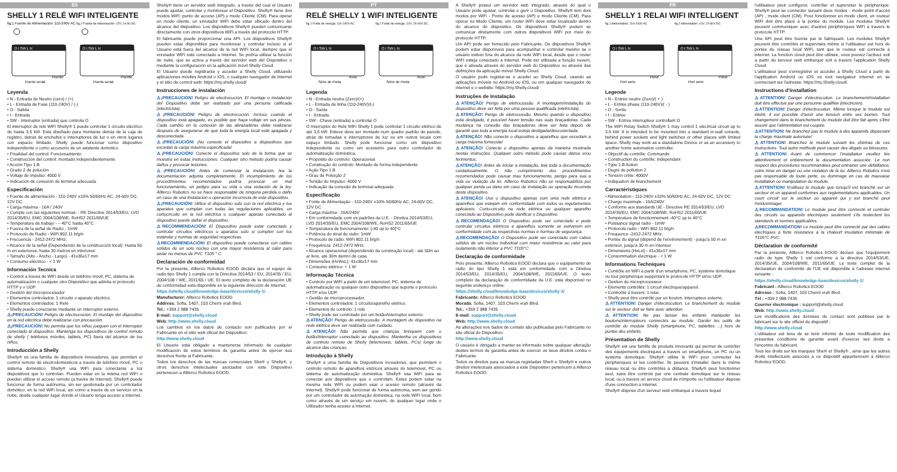ES
SHELLY 1 RELÉ WIFI INTELIGENTE
fig.1 Fuente de Alimentación: 110-240V AC
fig.2 Fuente de Alimentación: 12V; 24-60 DC
O I SW L N
O I SW L N
Puerto serial
Puerto serial
Puente
Puente
Leyenda
• N - Entrada de Neutro (cero) / (+)
• L - Entrada de Fase (110-240V) / (-)
• O - Salida
• I - Entrada
• SW - Interruptor (entrada) que controla O
El interruptor de relé WiFi Shelly® 1 puede controlar 1 circuito eléctrico de hasta 3,5 kW. Está diseñado para montarse detrás de la caja de registro, detrás de enchufes e interruptores de luz o en otros lugares con espacio limitado. Shelly puede funcionar como dispositivo independiente o como accesorio de un asistente domótico.
• Finalidad del control: Funcionamiento
• Construcción del control: montado independientemente
• Acción Tipo 1.B
• Grado 2 de polución
• Voltaje de impulso: 4000 V
• Indicación de conexión de terminal adecuada
Especificación
• Fuente de alimentación - 110-240V ±10% 50/60Hz AC, 24-60V DC, 12V DC
• Carga máxima - 16A / 240V
• Cumple con las siguientes normas: - RE Directive 2014/53/EU, LVD 2014/35/EU, EMC 2004/108/WE, RoHS2 2011/65/UE
• Temperatura de trabajo - – 40°C hasta 40°C
• Fuerza de la señal de Radio - 1mW
• Protocolo de Radio - WiFi 802.11 b/g/n
• Frecuencia - 2412-2472 MHz;
• Alcance de la señal (Dependiendo de la construcción local): Hasta 50 m en exteriores, hasta 30 metros en interiores
• Tamaño (Alto - Ancho - Largo) - 41x36x17 mm
• Consumo eléctrico - < 1 W
Información Tecnica
• Control a traves de WiFi desde un teléfono móvil, PC, sistema de automatización o cualquier otro Dispositivo que admita el protocolo HTTP y o UDP
• Gestión del microprocesador
• Elementos controlados: 1 circuito o aparato eléctrico.
• Elementos controlados: 1 Relé
• Shelly puede conectarse mediante un interruptor externo.
⚠¡PRECAUCIÓN! Peligro de electrocución. El montaje del dispositivo en la red eléctrica debe realizarse con precaución.
⚠¡PRECAUCIÓN! No permita que los niños jueguen con el interruptor conectado al dispositivo. Mantenga los dispositivos de control remoto de shelly ( teléfonos móviles, tablets, PC) fuera del alcance de los niños.
Introducción a Shelly
Shelly® es una familia de dispositivos innovadores, que permiten el control remoto de electrodomésticos a través de teléfono móvil, PC o sistema doméstico. Shelly® usa WiFi para conectarse a los dispositivos que lo controlan. Pueden estar en la misma red WiFi o pueden utilizar el acceso remoto (a través de Internet). Shelly® puede funcionar de forma autónoma, sin ser gestionada por un controlador domótico, en la red WiFi local, así como a través de un servicio en la nube, desde cualquier lugar donde el Usuario tenga acceso a Internet.
Shelly® tiene un servidor web integrado, a través del cual el Usuario puede ajustar, controlar y monitorear el Dispositivo. Shelly® tiene dos modos WiFi: punto de acceso (AP) y modo Cliente (CM). Para operar en modo cliente, un enrutador WiFi debe estar ubicado dentro del alcance del dispositivo. Los dispositivos Shelly® pueden comunicarse directamente con otros dispositivos WiFi a través del protocolo HTTP.
El fabricante puede proporcionar una API. Los dispositivos Shelly® pueden estar disponibles para monitorear y controlar incluso si el Usuario está fuera del alcance de la red WiFi local, siempre que el enrutador WiFi esté conectado a Internet. Se podría utilizar la función de nube, que se activa a través del servidor web del Dispositivo o mediante la configuración en la aplicación móvil Shelly Cloud.
El Usuario puede registrarse y acceder a Shelly Cloud, utilizando aplicaciones móviles Android o iOS, o cualquier navegador de Internet y el sitio de control web: https://my.shelly.cloud/
Instrucciones de instalación
⚠¡PRECAUCIÓN! Peligro de electrocución. El montaje o instalación del Dispositivo debe ser realizado por una persona calificada (electricista).
⚠¡PRECAUCIÓN! Peligro de electrocución. Incluso cuando el dispositivo está apagado, es posible que haya voltaje en sus pinzas. Cada cambio en la conexión de las abrazaderas debe realizarse después de asegurarse de que toda la energía local esté apagada y desconectada.
⚠¡PRECAUCIÓN! ¡No conecte el dispositivo a dispositivos que excedan la carga máxima especificada!
⚠¡PRECAUCIÓN! Conecte el dispositivo solo de la forma que se muestra en estas instrucciones. Cualquier otro método podría causar daños y provocar lesiones.
⚠¡PRECAUCIÓN! Antes de comenzar la instalación, lea la documentación adjunta completamente. El incumplimiento de los procedimientos recomendados podría provocar un mal funcionamiento, un peligro para su vida o una violación de la ley. Allterco Robotics no se hace responsable de ninguna pérdida o daño en caso de una instalación u operación incorrecta de este dispositivo.
⚠¡PRECAUCIÓN! Utilice el dispositivo solo con la red eléctrica y los aparatos que cumplan con todas las regulaciones aplicables. un cortocircuito en la red eléctrica o cualquier aparato conectado al dispositivo puede dañar el dispositivo.
⚠RECOMMENDACIÓN! El Dispositivo puede estar conectado y controlar circuitos eléctricos o aparatos solo si cumplen con los estándar y normas de seguridad respectivas.
⚠RECOMMENDACIÓN! El dispositivo puede conectarse con cables sólidos de un solo núcleo con una mayor resistencia al calor para aislar no menos de PVC T105 ° C.
Declaración de conformidad
Por la presente, Allterco Robotics EOOD declara que el equipo de radio tipo Shelly 1 cumple con la Directiva 2014/53 / EU, 2014/35 / EU, 2004/108 / WE, 2011/65 / UE. El texto completo de la declaración UE de conformidad está disponible en la siguiente dirección de Internet:
https://shelly.cloud/knowledge-base/devices/shelly-1/
Manufacturer: Allterco Robotics EOOD
Address: Sofia, 1407, 103 Cherni vrah Blvd.
Tel.: +359 2 988 7435
E-mail: support@shelly.cloud
Web: http://www.shelly.cloud
Los cambios en los datos de contacto son publicados por el Fabricante en el sitio web oficial del Dispositivo:
http://www.shelly.cloud
El Usuario está obligado a mantenerse informado de cualquier modificación de estos términos de garantía antes de ejercer sus derechos frente al Fabricante.
Todos los derechos de las marcas comerciales She® y Shelly®, y otros derechos intelectuales asociados con este Dispositivo pertenecen a Allterco Robotics EOOD.
PT
RELÉ SHELLY 1 WIFI INTELIGENTE
fig.1 Fonte de energia: 110-240V AC
fig.2 Fonte de energia: 12V; 24-60V DC
O I SW L N
O I SW L N
Série de Porta
Série de Porta
Ponte
Ponte
Legenda
• N - Entrada neutra (Zero)/(+)
• L - Entrada de linha (110-240V)/(-)
• O - Saída
• I - Entrada
• SW - Chave (entrada) a controlar O
O Interruptor do Relé WiFi Shelly 1 pode controlar 1 circuito elétrico de até 3,5 kW. Esteve deve ser montado num quadro padrão de parede, atrás de tomadas e interruptores de luz ou em outros locais com espaço limitado. Shelly pode funcionar como um dispositivo independente ou como um acessório para outro controlador de automatização doméstica.
• Propósito do controlo: Operacional
• Construção do controlo: Montado de forma independente
• Ação Tipo 1.B
• Grau de Poluição 2
• Tensão do Impulso: 4000 V
• Indicação da conexão de terminal adequada
Especificação
• Fonte de Alimentação - 110-240V ±10% 50/60Hz AC, 24-60V DC, 12V DC
• Carga máxima - 16A/240V
• Em conformidade com os padrões da U.E. - Diretiva 2014/53/EU, LVD 2014/35/EU, EMC 2004/108/WE, RoHS2 2011/65/UE
• Temperatura de funcionamento: [-40 up to 40]°C
• Potência do sinal de rádio: 1mW
• Protocolo de rádio: WiFi 802.11 b/g/n
• Frequência: 2412-2472 MHz;
• Alcance operacional (dependendo da construção local) - até 50m ao ar livre, até 30m dentro de casa
• Dimensões (HxWxL): 41x36x17 mm
• Consumo elétrico: < 1 W
Informação Técnica
• Controlo por WiFi a partir de um telemóvel, PC, sistema de automatização ou qualquer outro dispositivo que suporte o protocolo HTTP e/ou UDP.
• Gestão de microprocessador.
• Elementos controlados: 1 circuito/aparelho elétrico.
• Elementos do controlo: 1 relé.
• Shelly pode ser controlado por um botão/interruptor externo.
⚠ATENÇÃO! Perigo de eletrocussão. A montagem do dispositivo na rede elétrica deve ser realizada com cuidado.
⚠ATENÇÃO! Não permita que crianças brinquem com o botão/interruptor conectado ao dispositivo. Mantenha os dispositivos de controlo remoto de Shelly (telemóveis, tablets, PCs) longe do alcance das crianças.
Introdução à Shelly
Shelly® é uma família de Dispositivos inovadores, que permitem o controlo remoto de aparelhos elétricos através do telemóvel, PC ou sistema de automatização doméstica. Shelly® usa WiFi para se conectar aos dispositivos que o controlam. Estes podem estar na mesma rede WiFi ou podem usar o acesso remoto (através da Internet). Shelly® pode funcionar de forma autónoma, sem ser gerido por um controlador de automação doméstica, na rede WiFi local, bem como através de um serviço em nuvem, de qualquer lugar onde o Utilizador tenha acesso à Internet.
A Shelly® possui um servidor web integrado, através do qual o Usuário pode ajustar, controlar e gerir o Dispositivo. Shelly® tem dois modos por WiFi - Ponto de acesso (AP) e modo Cliente (CM). Para operar no Modo Cliente, um router WiFi deve estar localizado dentro do alcance do dispositivo. Os dispositivos Shelly® podem se comunicar diretamente com outros dispositivos WiFi por meio do protocolo HTTP.
Um API pode ser fornecido pelo Fabricante. Os dispositivos Shelly® podem estar disponíveis para acompanhar e controlar mesmo se o usuário estiver fora do alcance da rede WiFi local, desde que o router WiFi esteja conectado à Internet. Pode ser utilizada a função nuvem, que é ativada através do servidor web do Dispositivo ou através das definições da aplicação móvel Shelly Cloud.
O usuário pode registar-se e aceder ao Shelly Cloud, usando as aplicações móveis no Android ou iOS, ou em qualquer navegador de internet e o website: https://my.Shelly.cloud/
Instruções de Instalação
⚠ATENÇÃO! Perigo de eletrocussão. A montagem/instalação do dispositivo deve ser feita por uma pessoa qualificada (eletricista).
⚠ATENÇÃO! Perigo de eletrocussão. Mesmo quando o dispositivo está desligado, é possível haver tensão nas suas braçadeiras. Cada mudança na conexão das braçadeiras deve ser feita depois de garantir que toda a energia local esteja desligada/desconectada.
⚠ATENÇÃO! Não conecte o dispositivo a aparelhos que excedam a carga máxima fornecida!
⚠ATENÇÃO! Conecte o dispositivo apenas da maneira mostrada nestas instruções. Qualquer outro método pode causar danos e/ou ferimentos.
⚠ATENÇÃO! Antes de iniciar a instalação, leia toda a documentação cuidadosamente. O não cumprimento dos procedimentos recomendados pode causar mau funcionamento, perigo para sua a vida ou violação da lei. Allterco Robotics não se responsabiliza por qualquer perda ou dano em caso de instalação ou operação incorreta deste dispositivo.
⚠ATENÇÃO! Use o dispositivo apenas com uma rede elétrica e aparelhos que estejam em conformidade com todos os regulamentos aplicáveis. Curto-circuito na rede elétrica ou qualquer aparelho conectado ao Dispositivo pode danificar o Dispositivo.
⚠RECOMENDAÇÃO! O Dispositivo pode ser conectado e pode controlar circuitos elétricos e aparelhos somente se estiverem em conformidade com as respectivas normas e normas de segurança.
⚠RECOMENDAÇÃO! O Dispositivo pode ser conectado com cabos sólidos de um núcleo individual com maior resistência ao calor para isolamento não inferior a PVC T105°C.
Declaração de conformidade
Pelo presente, Allterco Robotics EOOD declara que o equipamento de rádio do tipo Shelly 1 está em conformidade com a Diretiva 2014/53/EU, 2014/35/EU, 2004/108/WE, 2011/65/UE. O texto completo da declaração de conformidade da U.E. está disponível no seguinte endereço online:
https://shelly.cloud/knowledge-base/devices/shelly-1/
Fabricante: Allterco Robotics EOOD
Morada: Sofia, 1407, 103 Cherni vrah Blvd.
Tel.: +359 2 988 7435
E-mail: support@shelly.cloud
Web: http://www.shelly.cloud
As alterações nos dados de contato são publicadas pelo Fabricante no site oficial do Dispositivo:
http://www.shelly.cloud
O usuário é obrigado a manter-se informado sobre qualquer alteração destes termos de garantia antes de exercer os seus direitos contra o Fabricante.
Todos os direitos para as marcas registadas She® e Shelly® e outros direitos intelectuais associados a este Dispositivo pertencem à Allterco Robotics EOOD.
FR
SHELLY 1 RELAI WIFI INTELLIGENT
fig.1 Alimentation: 110-240V AC
fig.2 Alimentation: 12V; 24-60V DC
O I SW L N
O I SW L N
Port serie
Port serie
Pond
Pond
Legende
• N - Entrée neutre (Zero)/( + )
• L - Entrée phase (110-240V)/( - )
• O - Sortie
• I - Entrée
• SW - Entrée interrupteur controllant O
The WiFi Relay Switch Shelly® 1 may control 1 electrical circuit up to 3.5 kW. It is intended to be mounted into a standard in-wall console, behind power sockets and light switches or other places with limited space. Shelly may work as a standalone Device or as an accessory to another home automation controller.
• Objectif du contrôle: Commande
• Construction du contrôle: indépendant
• Type 1.B Action
• Degré de pollution 2
• Tension crête: 4000V
• Indiquation de branchement
Carractéristiques
• Alimentation - 110-240V ±10% 50/60Hz AC, 24-60V DC, 12V DC
• Charge maximale - 16A/240V
• Conforme aux standards UE - Directive RE 2014/53/EU, LVD 2014/35/EU, EMC 2004/108/WE, RoHS2 2011/65/UE
• Température de fonctionnement -40°C up to 40°C
• Puissance signal radio - 1mW
• Protocole radio - WiFi 802.11 b/g/n
• Frequence -2412-2472 MHz;
• Portée du signal (dépend de l'environement) - jusqu'à 50 m en extérieur, jusqu'à 30 m en interieur
• Dimensions (HxLxl) - 41x36x17 mm
• Consommation électrique - < 1 W
Informations Techniques
• Contrôle en WiFi à partir d'un smartphone, PC, système domotique ou tout périphérique supportant le protocole HTTP et/ou UDP.
• Gestion du microprocesseur.
• Elements contrôlés: 1 circuit électrique/appareil.
• Controôlé à travers: 1 relai.
• Shelly peut être contrôlé par un bouton, interrupteur externe.
⚠ATTENTION! Danger d'électrocution. Le branchement du module sur le secteur doit se faire avec attention.
⚠ATTENTION! Ne pas laisser les enfants manipuler les boutons/interrupteurs connectés au module. Garder les outils de contrôle du module Shelly (smartphone, PC, tablettes ...) hors de portée des enfants.
Présentation de Shelly
Shelly® est une famille de produits innovants qui permet de contrôler des équipements électriques à travers un smartphone, un PC ou un système domotique. Shelly® utilise le WiFi pour connecter les périphériques et les contrôler. Ils peuvent s'installer dans le même réseau local ou être contrôlés à distance. Shelly® peut fonctionner seul, sans être controlé par une centrale domotique sur le réseau local, ou à travers un service cloud de n'importe ou l'utilisateur dispose d'une connection à internet.
Shelly® dispose d'un serveur web embarqué à travers lequel
l'utilisateur peut configurer, contrôler et superviser le périphérique. Shelly® peut se connecter suivant deux modes - mode point d'accès (AP) , mode client (CM). Pour fonctionner en mode client, un routeur WiFi doit être placé à la portée du module. Les modules Shelly® peuvent communiquer avec d'autres périphériques WiFi à travers le protocole HTTP.
Une API peut être fournie par le fabriquant. Les modules Shelly® peuvent être contrôlés et supervisés même si l'utilisateur est hors de portée du réseau local WiFi, tant que le routeur est connecté à internet. La fonction cloud peut être utilisée, vous pouvez l'activez soit à partir du serveur web embarqué soit à travers l'application Shelly Cloud.
L'utilisateur peut s'enregistrer et accéder à Shelly Cloud à partir de l'application Android ou iOS ou tout navigateur internet en se connectant sur l'adresse: https://my.Shelly.cloud/.
Instructions d'installation
⚠ATTENTION! Danger d'électrocution. Le branchement/installation doit être effectué par une personne qualifiée (électricien).
⚠ATTENTION! Danger d'électrocution. Même lorsque le module est éteint, il est possible d'avoir une tension entre ses bornes. Tout changement dans le branchement du module doit être fait après s'être assuré que l'alimentation est coupée.
⚠ATTENTION! Ne branchez pas le module à des appareils dépassant la charge maximale autorisée!
⚠ATTENTION! Branchez le module suivant les shémas de ces instructions. Tout autre méthode peut causer des dégats ou blessures.
⚠ATTENTION! Avant de commencer l'installation veuillez lire attentivement et entièrement la documentation associée. Le non respect des procédures recommandées peut entrainer une défaillance, votre mise en danger ou une violation de la loi. Allterco Robotics n'est pas responsable de toute perte, ou dommage en cas de mauvaise installation ou manipulation du module.
⚠ATTENTION! N'utilisez le module que lorsqu'il est branché sur un secteur et un appareil conformes aux reglementations applicables. Un court circuit sur le secteur ou appareil qui y est branché peut l'endommager.
⚠RECOMMANDATION! Le module peut être connecté et controler des circuits ou appareils électriques seulement s'ils restectent les standards et normes applicables.
⚠RECOMMANDATION! Le module peut être connecté par des cables électriques à forte résistance à la chaleurt insolation minimale de T105°C PVC.
Déclaration de conformité
Par la présente, Allterco Robotics EOOD déclare que l'équipement radio de type Shelly 1 est conforme à la directive 2014/53/UE, 2014/35/UE, 2004/108/WE, 2011/65/UE. Le texte complet de la déclaration de conformité de l'UE est disponible à l'adresse internet suivante :
https://shelly.cloud/knowledge-base/devices/shelly-1/
Fabricant : Allterco Robotics EOOD
Adresse : Sofia, 1407, 103 Cherni vrah Blvd.
Tél : +359 2 988 7435
Courrier électronique : support@shelly.cloud
Web: http://www.shelly.cloud
Les modifications des données de contact sont publiées par le fabricant sur le site officiel du dispositif :
http://www.shelly.cloud
L'utilisateur est tenu de se tenir informé de toute modification des présentes conditions de garantie avant d'exercer ses droits à l'encontre du fabricant.
Tous les droits sur les marques She® et Shelly® , ainsi que les autres droits intellectuels associés à ce dispositif appartiennent à Allterco Robotics EOOD.